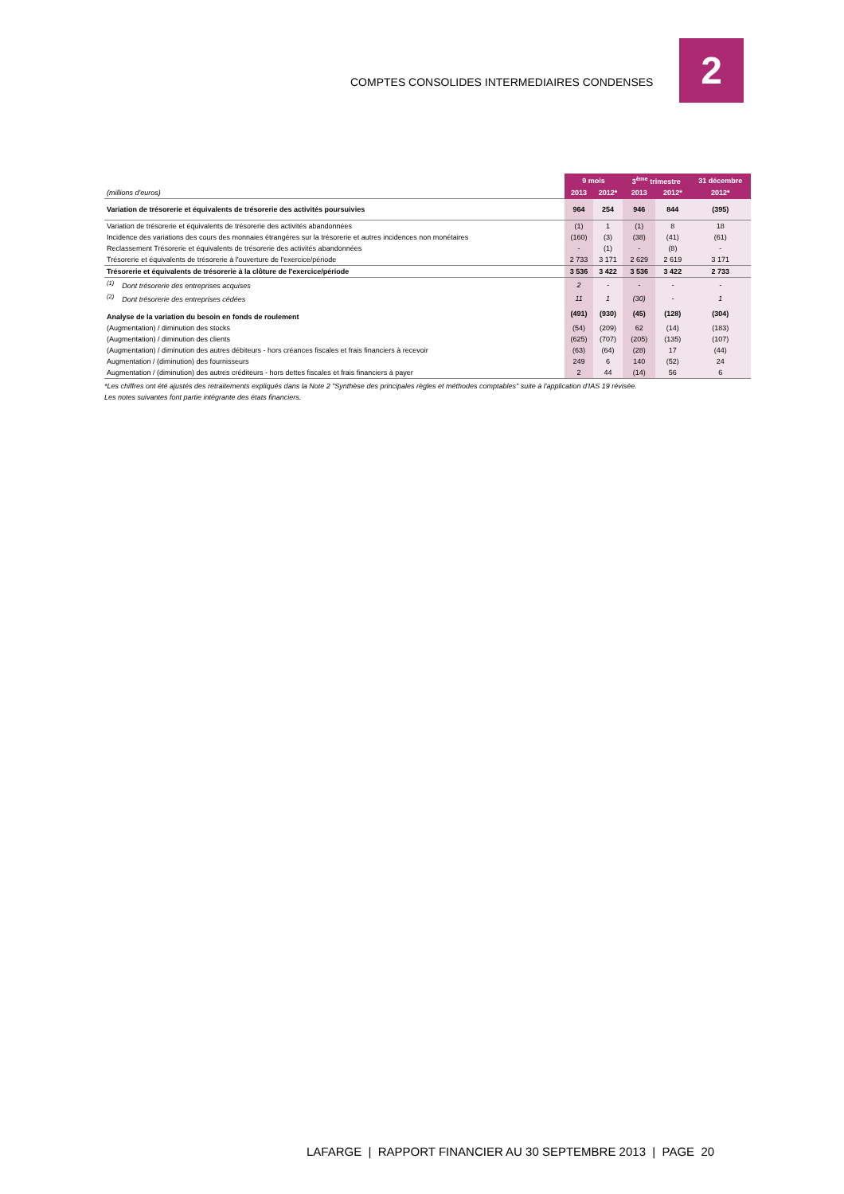COMPTES CONSOLIDES INTERMEDIAIRES CONDENSES
2
| | 9 mois | | 3<sup>ème</sup> trimestre | | 31 décembre |
| --- | --- | --- | --- | --- | --- |
| (millions d'euros) | 2013 | 2012* | 2013 | 2012* | 2012* |
| Variation de trésorerie et équivalents de trésorerie des activités poursuivies | 964 | 254 | 946 | 844 | (395) |
| Variation de trésorerie et équivalents de trésorerie des activités abandonnées | (1) | 1 | (1) | 8 | 18 |
| Incidence des variations des cours des monnaies étrangères sur la trésorerie et autres incidences non monétaires | (160) | (3) | (38) | (41) | (61) |
| Reclassement Trésorerie et équivalents de trésorerie des activités abandonnées | - | (1) | - | (8) | - |
| Trésorerie et équivalents de trésorerie à l'ouverture de l'exercice/période | 2 733 | 3 171 | 2 629 | 2 619 | 3 171 |
| Trésorerie et équivalents de trésorerie à la clôture de l'exercice/période | 3 536 | 3 422 | 3 536 | 3 422 | 2 733 |
| <sup>(1)</sup> Dont trésorerie des entreprises acquises | 2 | - | - | - | - |
| <sup>(2)</sup> Dont trésorerie des entreprises cédées | 11 | 1 | (30) | - | 1 |
| Analyse de la variation du besoin en fonds de roulement | (491) | (930) | (45) | (128) | (304) |
| (Augmentation) / diminution des stocks | (54) | (209) | 62 | (14) | (183) |
| (Augmentation) / diminution des clients | (625) | (707) | (205) | (135) | (107) |
| (Augmentation) / diminution des autres débiteurs - hors créances fiscales et frais financiers à recevoir | (63) | (64) | (28) | 17 | (44) |
| Augmentation / (diminution) des fournisseurs | 249 | 6 | 140 | (52) | 24 |
| Augmentation / (diminution) des autres créditeurs - hors dettes fiscales et frais financiers à payer | 2 | 44 | (14) | 56 | 6 |
*Les chiffres ont été ajustés des retraitements expliqués dans la Note 2 "Synthèse des principales règles et méthodes comptables" suite à l'application d'IAS 19 révisée.
Les notes suivantes font partie intégrante des états financiers.
LAFARGE | RAPPORT FINANCIER AU 30 SEPTEMBRE 2013 | PAGE 20